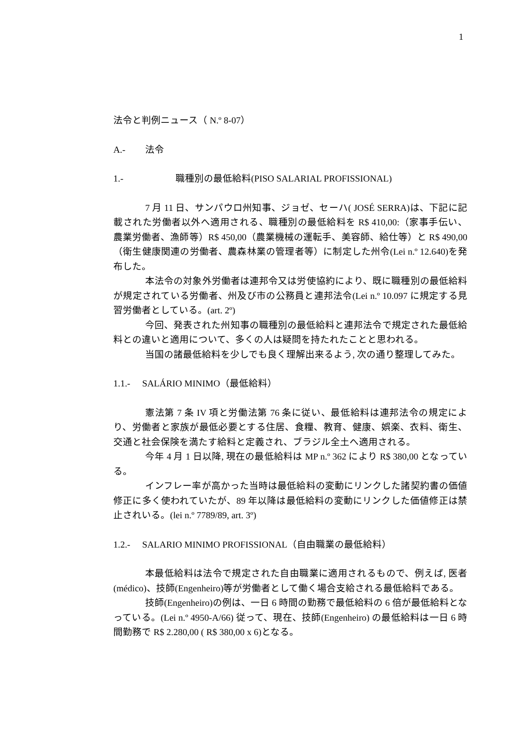1
法令と判例ニュース（ N.º 8-07）
A.- 法令
1.- 職種別の最低給料(PISO SALARIAL PROFISSIONAL)
7 月 11 日、サンパウロ州知事、ジョゼ、セーハ( JOSÉ SERRA)は、下記に記載された労働者以外へ適用される、職種別の最低給料を R$ 410,00:（家事手伝い、農業労働者、漁師等）R$ 450,00（農業機械の運転手、美容師、給仕等）と R$ 490,00（衛生健康関連の労働者、農森林業の管理者等）に制定した州令(Lei n.º 12.640)を発布した。
本法令の対象外労働者は連邦令又は労使協約により、既に職種別の最低給料が規定されている労働者、州及び市の公務員と連邦法令(Lei n.º 10.097 に規定する見習労働者としている。(art. 2º)
今回、発表された州知事の職種別の最低給料と連邦法令で規定された最低給料との違いと適用について、多くの人は疑問を持たれたことと思われる。
当国の諸最低給料を少しでも良く理解出来るよう, 次の通り整理してみた。
1.1.- SALÁRIO MINIMO（最低給料）
憲法第 7 条 IV 項と労働法第 76 条に従い、最低給料は連邦法令の規定により、労働者と家族が最低必要とする住居、食糧、教育、健康、娯楽、衣料、衛生、交通と社会保険を満たす給料と定義され、ブラジル全土へ適用される。
今年 4 月 1 日以降, 現在の最低給料は MP n.º 362 により R$ 380,00 となっている。
インフレー率が高かった当時は最低給料の変動にリンクした諸契約書の価値修正に多く使われていたが、89 年以降は最低給料の変動にリンクした価値修正は禁止されいる。(lei n.º 7789/89, art. 3º)
1.2.- SALARIO MINIMO PROFISSIONAL（自由職業の最低給料）
本最低給料は法令で規定された自由職業に適用されるもので、例えば, 医者(médico)、技師(Engenheiro)等が労働者として働く場合支給される最低給料である。
技師(Engenheiro)の例は、一日 6 時間の勤務で最低給料の 6 倍が最低給料となっている。(Lei n.º 4950-A/66) 従って、現在、技師(Engenheiro) の最低給料は一日 6 時間勤務で R$ 2.280,00 ( R$ 380,00 x 6)となる。